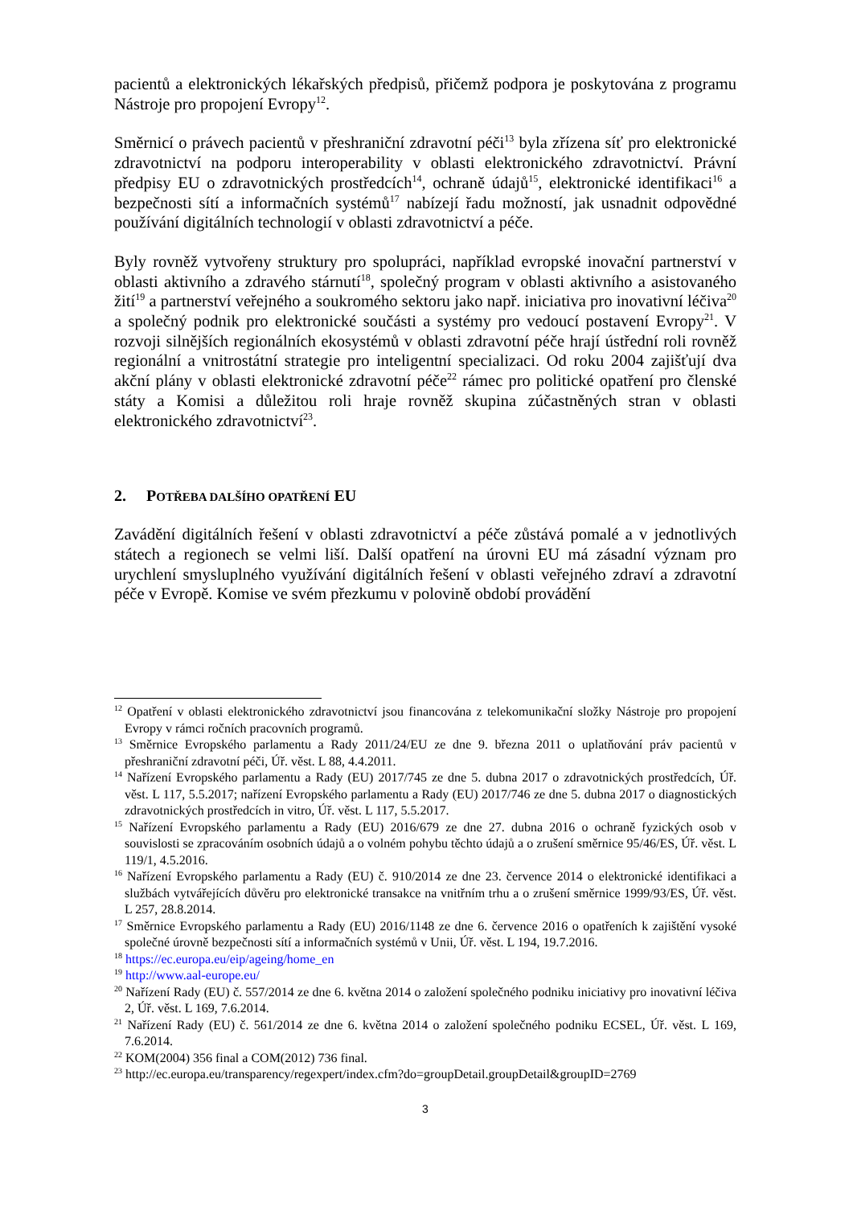pacientů a elektronických lékařských předpisů, přičemž podpora je poskytována z programu Nástroje pro propojení Evropy<sup>12</sup>.
Směrnicí o právech pacientů v přeshraniční zdravotní péči<sup>13</sup> byla zřízena síť pro elektronické zdravotnictví na podporu interoperability v oblasti elektronického zdravotnictví. Právní předpisy EU o zdravotnických prostředcích<sup>14</sup>, ochraně údajů<sup>15</sup>, elektronické identifikaci<sup>16</sup> a bezpečnosti sítí a informačních systémů<sup>17</sup> nabízejí řadu možností, jak usnadnit odpovědné používání digitálních technologií v oblasti zdravotnictví a péče.
Byly rovněž vytvořeny struktury pro spolupráci, například evropské inovační partnerství v oblasti aktivního a zdravého stárnutí<sup>18</sup>, společný program v oblasti aktivního a asistovaného žití<sup>19</sup> a partnerství veřejného a soukromého sektoru jako např. iniciativa pro inovativní léčiva<sup>20</sup> a společný podnik pro elektronické součásti a systémy pro vedoucí postavení Evropy<sup>21</sup>. V rozvoji silnějších regionálních ekosystémů v oblasti zdravotní péče hrají ústřední roli rovněž regionální a vnitrostátní strategie pro inteligentní specializaci. Od roku 2004 zajišťují dva akční plány v oblasti elektronické zdravotní péče<sup>22</sup> rámec pro politické opatření pro členské státy a Komisi a důležitou roli hraje rovněž skupina zúčastněných stran v oblasti elektronického zdravotnictví<sup>23</sup>.
2. POTŘEBA DALŠÍHO OPATŘENÍ EU
Zavádění digitálních řešení v oblasti zdravotnictví a péče zůstává pomalé a v jednotlivých státech a regionech se velmi liší. Další opatření na úrovni EU má zásadní význam pro urychlení smysluplného využívání digitálních řešení v oblasti veřejného zdraví a zdravotní péče v Evropě. Komise ve svém přezkumu v polovině období provádění
<sup>12</sup> Opatření v oblasti elektronického zdravotnictví jsou financována z telekomunikační složky Nástroje pro propojení Evropy v rámci ročních pracovních programů.
<sup>13</sup> Směrnice Evropského parlamentu a Rady 2011/24/EU ze dne 9. března 2011 o uplatňování práv pacientů v přeshraniční zdravotní péči, Úř. věst. L 88, 4.4.2011.
<sup>14</sup> Nařízení Evropského parlamentu a Rady (EU) 2017/745 ze dne 5. dubna 2017 o zdravotnických prostředcích, Úř. věst. L 117, 5.5.2017; nařízení Evropského parlamentu a Rady (EU) 2017/746 ze dne 5. dubna 2017 o diagnostických zdravotnických prostředcích in vitro, Úř. věst. L 117, 5.5.2017.
<sup>15</sup> Nařízení Evropského parlamentu a Rady (EU) 2016/679 ze dne 27. dubna 2016 o ochraně fyzických osob v souvislosti se zpracováním osobních údajů a o volném pohybu těchto údajů a o zrušení směrnice 95/46/ES, Úř. věst. L 119/1, 4.5.2016.
<sup>16</sup> Nařízení Evropského parlamentu a Rady (EU) č. 910/2014 ze dne 23. července 2014 o elektronické identifikaci a službách vytvářejících důvěru pro elektronické transakce na vnitřním trhu a o zrušení směrnice 1999/93/ES, Úř. věst. L 257, 28.8.2014.
<sup>17</sup> Směrnice Evropského parlamentu a Rady (EU) 2016/1148 ze dne 6. července 2016 o opatřeních k zajištění vysoké společné úrovně bezpečnosti sítí a informačních systémů v Unii, Úř. věst. L 194, 19.7.2016.
<sup>18</sup> https://ec.europa.eu/eip/ageing/home_en
<sup>19</sup> http://www.aal-europe.eu/
<sup>20</sup> Nařízení Rady (EU) č. 557/2014 ze dne 6. května 2014 o založení společného podniku iniciativy pro inovativní léčiva 2, Úř. věst. L 169, 7.6.2014.
<sup>21</sup> Nařízení Rady (EU) č. 561/2014 ze dne 6. května 2014 o založení společného podniku ECSEL, Úř. věst. L 169, 7.6.2014.
<sup>22</sup> KOM(2004) 356 final a COM(2012) 736 final.
<sup>23</sup> http://ec.europa.eu/transparency/regexpert/index.cfm?do=groupDetail.groupDetail&groupID=2769
3